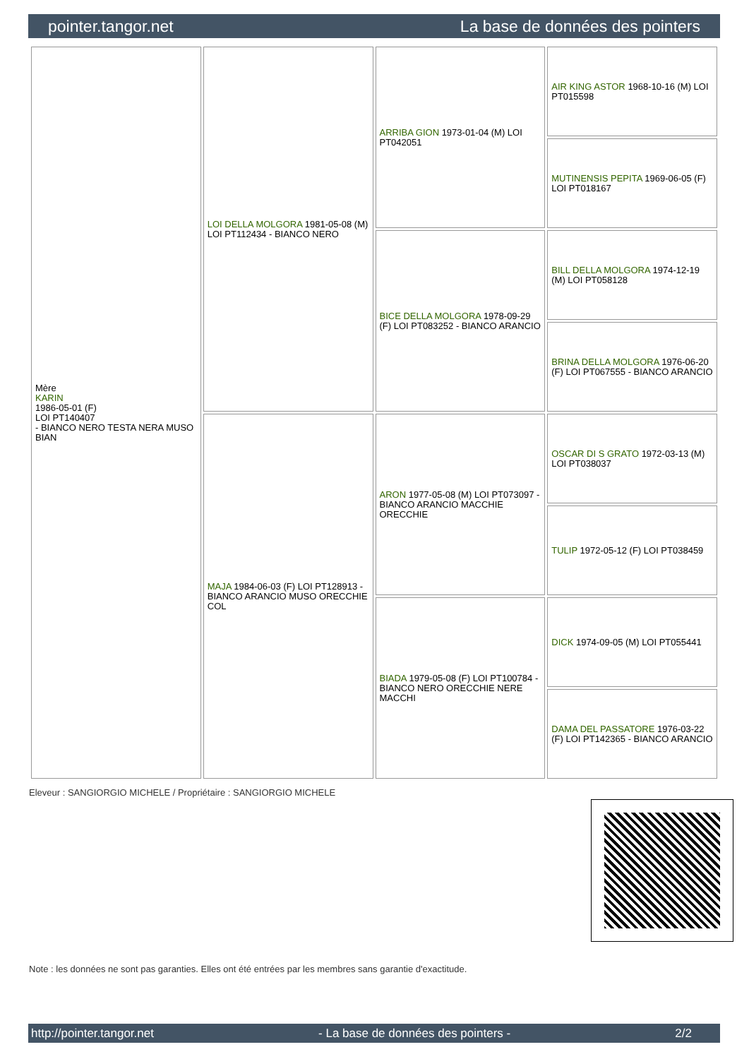pointer.tangor.net La base de données des pointers
| Mère KARIN 1986-05-01 (F) LOI PT140407 - BIANCO NERO TESTA NERA MUSO BIAN | LOI DELLA MOLGORA 1981-05-08 (M) LOI PT112434 - BIANCO NERO | ARRIBA GION 1973-01-04 (M) LOI PT042051 | AIR KING ASTOR 1968-10-16 (M) LOI PT015598 |
| | | | MUTINENSIS PEPITA 1969-06-05 (F) LOI PT018167 |
| | | BICE DELLA MOLGORA 1978-09-29 (F) LOI PT083252 - BIANCO ARANCIO | BILL DELLA MOLGORA 1974-12-19 (M) LOI PT058128 |
| | | | BRINA DELLA MOLGORA 1976-06-20 (F) LOI PT067555 - BIANCO ARANCIO |
| | MAJA 1984-06-03 (F) LOI PT128913 - BIANCO ARANCIO MUSO ORECCHIE COL | ARON 1977-05-08 (M) LOI PT073097 - BIANCO ARANCIO MACCHIE ORECCHIE | OSCAR DI S GRATO 1972-03-13 (M) LOI PT038037 |
| | | | TULIP 1972-05-12 (F) LOI PT038459 |
| | | BIADA 1979-05-08 (F) LOI PT100784 - BIANCO NERO ORECCHIE NERE MACCHI | DICK 1974-09-05 (M) LOI PT055441 |
| | | | DAMA DEL PASSATORE 1976-03-22 (F) LOI PT142365 - BIANCO ARANCIO |
Eleveur : SANGIORGIO MICHELE / Propriétaire : SANGIORGIO MICHELE
Note : les données ne sont pas garanties. Elles ont été entrées par les membres sans garantie d'exactitude.
http://pointer.tangor.net - La base de données des pointers - 2/2